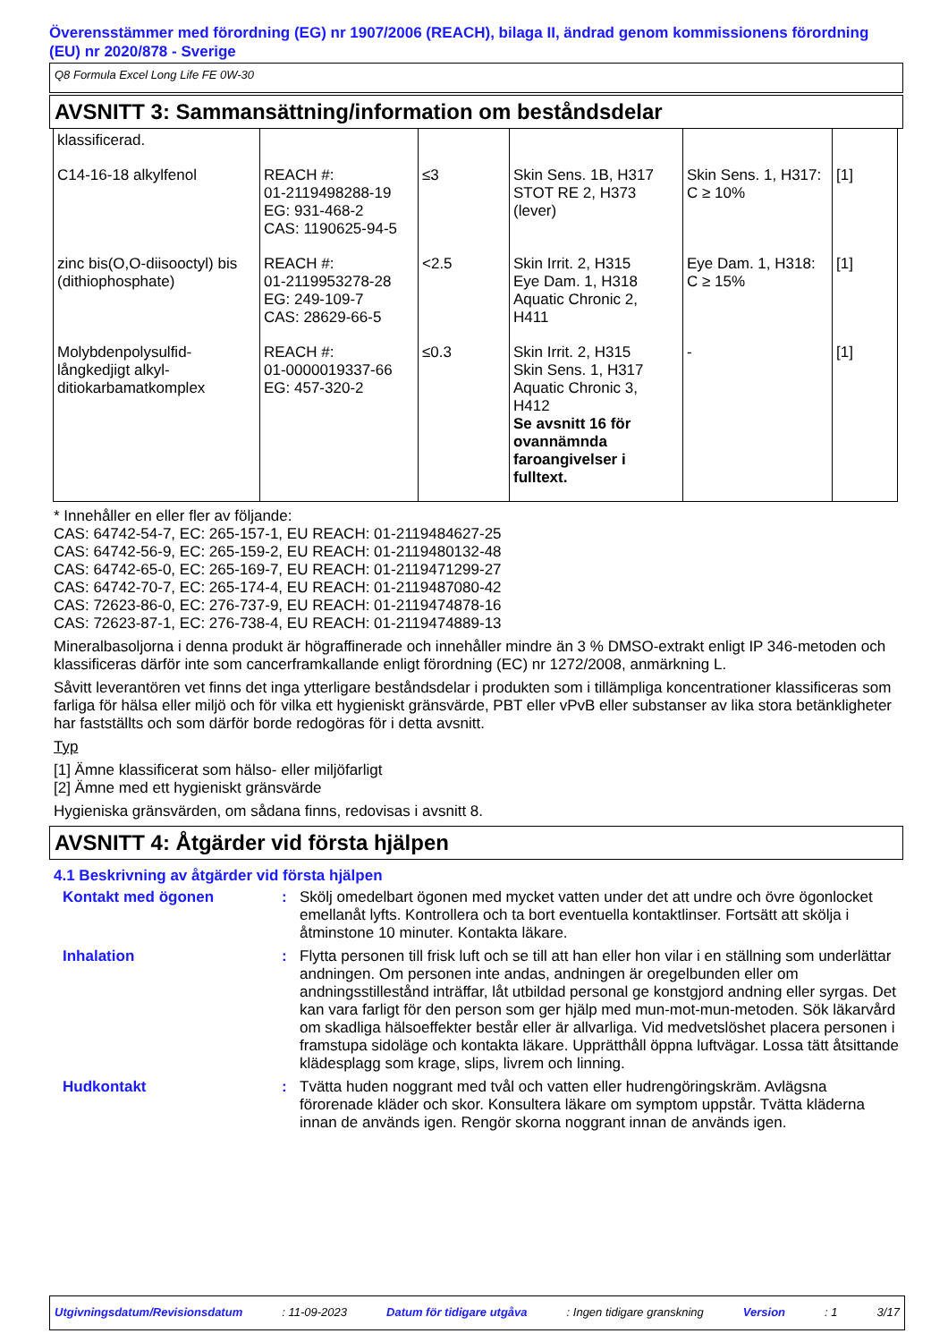Överensstämmer med förordning (EG) nr 1907/2006 (REACH), bilaga II, ändrad genom kommissionens förordning (EU) nr 2020/878 - Sverige
Q8 Formula Excel Long Life FE 0W-30
AVSNITT 3: Sammansättning/information om beståndsdelar
| klassificerad. | | | | | |
| C14-16-18 alkylfenol | REACH #: 01-2119498288-19 EG: 931-468-2 CAS: 1190625-94-5 | ≤3 | Skin Sens. 1B, H317 STOT RE 2, H373 (lever) | Skin Sens. 1, H317: C ≥ 10% | [1] |
| zinc bis(O,O-diisooctyl) bis (dithiophosphate) | REACH #: 01-2119953278-28 EG: 249-109-7 CAS: 28629-66-5 | <2.5 | Skin Irrit. 2, H315 Eye Dam. 1, H318 Aquatic Chronic 2, H411 | Eye Dam. 1, H318: C ≥ 15% | [1] |
| Molybdenpolysulfid-långkedjigt alkyl-ditiokarbamatkomplex | REACH #: 01-0000019337-66 EG: 457-320-2 | ≤0.3 | Skin Irrit. 2, H315 Skin Sens. 1, H317 Aquatic Chronic 3, H412 Se avsnitt 16 för ovannämnda faroangivelser i fulltext. | - | [1] |
* Innehåller en eller fler av följande:
CAS: 64742-54-7, EC: 265-157-1, EU REACH: 01-2119484627-25
CAS: 64742-56-9, EC: 265-159-2, EU REACH: 01-2119480132-48
CAS: 64742-65-0, EC: 265-169-7, EU REACH: 01-2119471299-27
CAS: 64742-70-7, EC: 265-174-4, EU REACH: 01-2119487080-42
CAS: 72623-86-0, EC: 276-737-9, EU REACH: 01-2119474878-16
CAS: 72623-87-1, EC: 276-738-4, EU REACH: 01-2119474889-13
Mineralbasoljorna i denna produkt är högraffinerade och innehåller mindre än 3 % DMSO-extrakt enligt IP 346-metoden och klassificeras därför inte som cancerframkallande enligt förordning (EC) nr 1272/2008, anmärkning L.
Såvitt leverantören vet finns det inga ytterligare beståndsdelar i produkten som i tillämpliga koncentrationer klassificeras som farliga för hälsa eller miljö och för vilka ett hygieniskt gränsvärde, PBT eller vPvB eller substanser av lika stora betänkligheter har fastställts och som därför borde redogöras för i detta avsnitt.
Typ
[1] Ämne klassificerat som hälso- eller miljöfarligt
[2] Ämne med ett hygieniskt gränsvärde
Hygieniska gränsvärden, om sådana finns, redovisas i avsnitt 8.
AVSNITT 4: Åtgärder vid första hjälpen
4.1 Beskrivning av åtgärder vid första hjälpen
Kontakt med ögonen : Skölj omedelbart ögonen med mycket vatten under det att undre och övre ögonlocket emellanåt lyfts. Kontrollera och ta bort eventuella kontaktlinser. Fortsätt att skölja i åtminstone 10 minuter. Kontakta läkare.
Inhalation : Flytta personen till frisk luft och se till att han eller hon vilar i en ställning som underlättar andningen. Om personen inte andas, andningen är oregelbunden eller om andningsstillestånd inträffar, låt utbildad personal ge konstgjord andning eller syrgas. Det kan vara farligt för den person som ger hjälp med mun-mot-mun-metoden. Sök läkarvård om skadliga hälsoeffekter består eller är allvarliga. Vid medvetslöshet placera personen i framstupa sidoläge och kontakta läkare. Upprätthåll öppna luftvägar. Lossa tätt åtsittande klädesplagg som krage, slips, livrem och linning.
Hudkontakt : Tvätta huden noggrant med tvål och vatten eller hudrengöringskräm. Avlägsna förorenade kläder och skor. Konsultera läkare om symptom uppstår. Tvätta kläderna innan de används igen. Rengör skorna noggrant innan de används igen.
Utgivningsdatum/Revisionsdatum: 11-09-2023 Datum för tidigare utgåva: Ingen tidigare granskning Version: 1 3/17